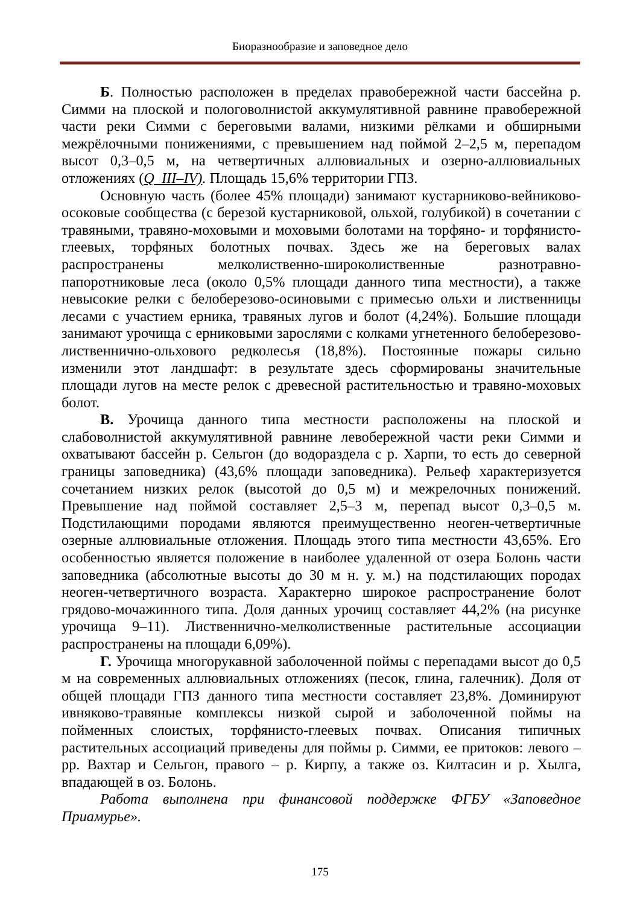Биоразнообразие и заповедное дело
Б. Полностью расположен в пределах правобережной части бассейна р. Симми на плоской и пологоволнистой аккумулятивной равнине правобережной части реки Симми с береговыми валами, низкими рёлками и обширными межрёлочными понижениями, с превышением над поймой 2–2,5 м, перепадом высот 0,3–0,5 м, на четвертичных аллювиальных и озерно-аллювиальных отложениях (Q_III–IV). Площадь 15,6% территории ГПЗ.
Основную часть (более 45% площади) занимают кустарниково-вейниково-осоковые сообщества (с березой кустарниковой, ольхой, голубикой) в сочетании с травяными, травяно-моховыми и моховыми болотами на торфяно- и торфянисто-глеевых, торфяных болотных почвах. Здесь же на береговых валах распространены мелколиственно-широколиственные разнотравно-папоротниковые леса (около 0,5% площади данного типа местности), а также невысокие релки с белоберезово-осиновыми с примесью ольхи и лиственницы лесами с участием ерника, травяных лугов и болот (4,24%). Большие площади занимают урочища с ерниковыми зарослями с колками угнетенного белоберезово-лиственнично-ольхового редколесья (18,8%). Постоянные пожары сильно изменили этот ландшафт: в результате здесь сформированы значительные площади лугов на месте релок с древесной растительностью и травяно-моховых болот.
В. Урочища данного типа местности расположены на плоской и слабоволнистой аккумулятивной равнине левобережной части реки Симми и охватывают бассейн р. Сельгон (до водораздела с р. Харпи, то есть до северной границы заповедника) (43,6% площади заповедника). Рельеф характеризуется сочетанием низких релок (высотой до 0,5 м) и межрелочных понижений. Превышение над поймой составляет 2,5–3 м, перепад высот 0,3–0,5 м. Подстилающими породами являются преимущественно неоген-четвертичные озерные аллювиальные отложения. Площадь этого типа местности 43,65%. Его особенностью является положение в наиболее удаленной от озера Болонь части заповедника (абсолютные высоты до 30 м н. у. м.) на подстилающих породах неоген-четвертичного возраста. Характерно широкое распространение болот грядово-мочажинного типа. Доля данных урочищ составляет 44,2% (на рисунке урочища 9–11). Лиственнично-мелколиственные растительные ассоциации распространены на площади 6,09%).
Г. Урочища многорукавной заболоченной поймы с перепадами высот до 0,5 м на современных аллювиальных отложениях (песок, глина, галечник). Доля от общей площади ГПЗ данного типа местности составляет 23,8%. Доминируют ивняково-травяные комплексы низкой сырой и заболоченной поймы на пойменных слоистых, торфянисто-глеевых почвах. Описания типичных растительных ассоциаций приведены для поймы р. Симми, ее притоков: левого – рр. Вахтар и Сельгон, правого – р. Кирпу, а также оз. Килтасин и р. Хылга, впадающей в оз. Болонь.
Работа выполнена при финансовой поддержке ФГБУ «Заповедное Приамурье».
175